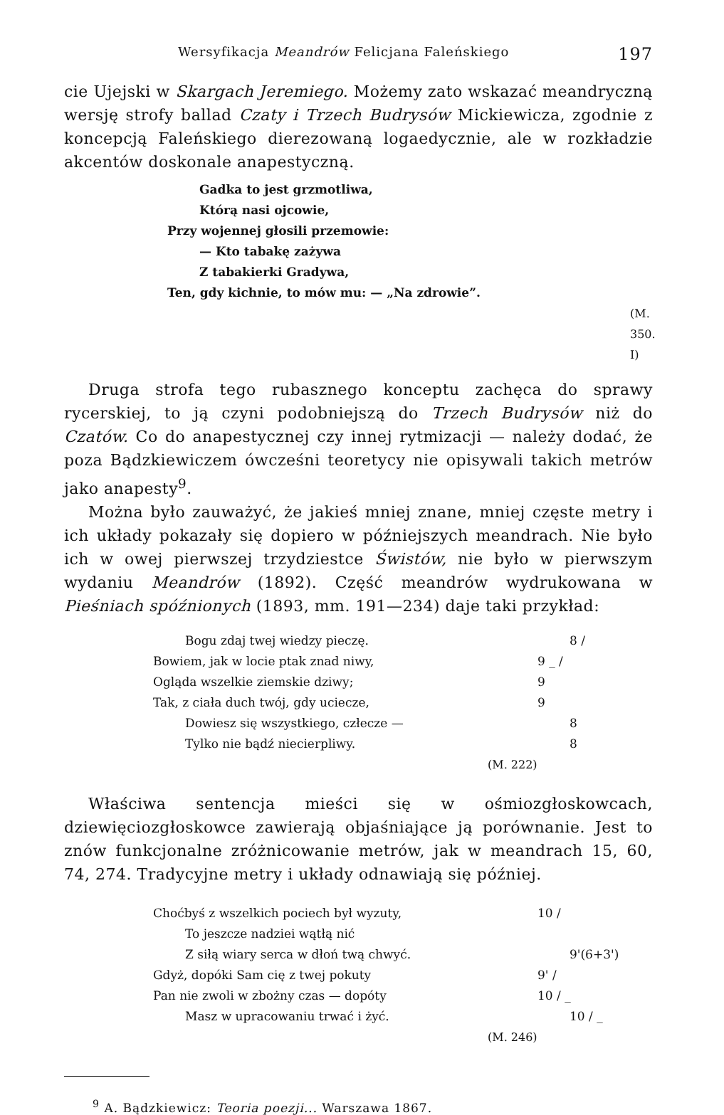Wersyfikacja Meandrów Felicjana Faleńskiego 197
cie Ujejski w Skargach Jeremiego. Możemy zato wskazać meandryczną wersję strofy ballad Czaty i Trzech Budrysów Mickiewicza, zgodnie z koncepcją Faleńskiego dierezowaną logaedycznie, ale w rozkładzie akcentów doskonale anapestyczną.
Gadka to jest grzmotliwa,
Którą nasi ojcowie,
Przy wojennej głosili przemowie:
— Kto tabakę zażywa
Z tabakierki Gradywa,
Ten, gdy kichnie, to mów mu: — „Na zdrowie”.
(M. 350. I)
Druga strofa tego rubasznego konceptu zachęca do sprawy rycerskiej, to ją czyni podobniejszą do Trzech Budrysów niż do Czatów. Co do anapestycznej czy innej rytmizacji — należy dodać, że poza Bądzkiewiczem ówcześni teoretycy nie opisywali takich metrów jako anapesty<sup>9</sup>.
Można było zauważyć, że jakieś mniej znane, mniej częste metry i ich układy pokazały się dopiero w późniejszych meandrach. Nie było ich w owej pierwszej trzydziestce Świstów, nie było w pierwszym wydaniu Meandrów (1892). Część meandrów wydrukowana w Pieśniach spóźnionych (1893, mm. 191—234) daje taki przykład:
Bogu zdaj twej wiedzy pieczę. 8 /
Bowiem, jak w locie ptak znad niwy, 9 _ /
Ogląda wszelkie ziemskie dziwy; 9
Tak, z ciała duch twój, gdy uciecze, 9
Dowiesz się wszystkiego, człecze — 8
Tylko nie bądź niecierpliwy. 8
(M. 222)
Właściwa sentencja mieści się w ośmiozgłoskowcach, dziewięciozgłoskowce zawierają objaśniające ją porównanie. Jest to znów funkcjonalne zróżnicowanie metrów, jak w meandrach 15, 60, 74, 274. Tradycyjne metry i układy odnawiają się później.
Choćbyś z wszelkich pociech był wyzuty, 10 /
To jeszcze nadziei wątłą nić
Z siłą wiary serca w dłoń twą chwyć. 9'(6+3')
Gdyż, dopóki Sam cię z twej pokuty 9' /
Pan nie zwoli w zbożny czas — dopóty 10 / _
Masz w upracowaniu trwać i żyć. 10 / _
(M. 246)
<sup>9</sup> A. Bądzkiewicz: Teoria poezji... Warszawa 1867.